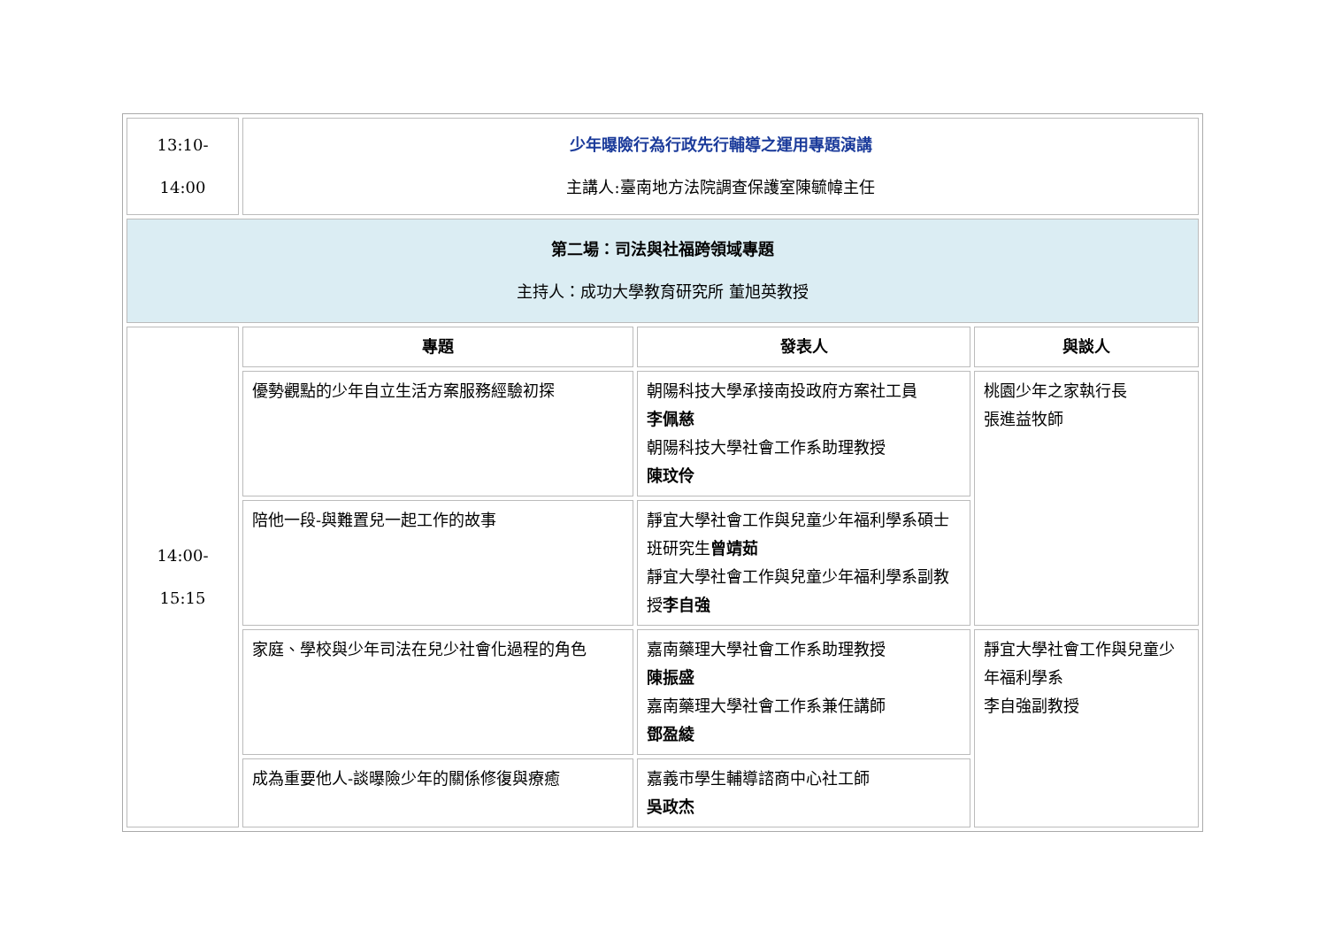| 13:10- 14:00 | 少年曝險行為行政先行輔導之運用專題演講 主講人:臺南地方法院調查保護室陳毓幃主任 | | |
| 第二場：司法與社福跨領域專題 主持人：成功大學教育研究所 董旭英教授 | | | |
| 14:00- 15:15 | 專題 | 發表人 | 與談人 |
| | 優勢觀點的少年自立生活方案服務經驗初探 | 朝陽科技大學承接南投政府方案社工員 李佩慈 朝陽科技大學社會工作系助理教授 陳玟伶 | 桃園少年之家執行長 張進益牧師 |
| | 陪他一段-與難置兒一起工作的故事 | 靜宜大學社會工作與兒童少年福利學系碩士班研究生 曾靖茹 靜宜大學社會工作與兒童少年福利學系副教授 李自強 | |
| | 家庭、學校與少年司法在兒少社會化過程的角色 | 嘉南藥理大學社會工作系助理教授 陳振盛 嘉南藥理大學社會工作系兼任講師 鄧盈綾 | 靜宜大學社會工作與兒童少年福利學系 李自強副教授 |
| | 成為重要他人-談曝險少年的關係修復與療癒 | 嘉義市學生輔導諮商中心社工師 吳政杰 | |